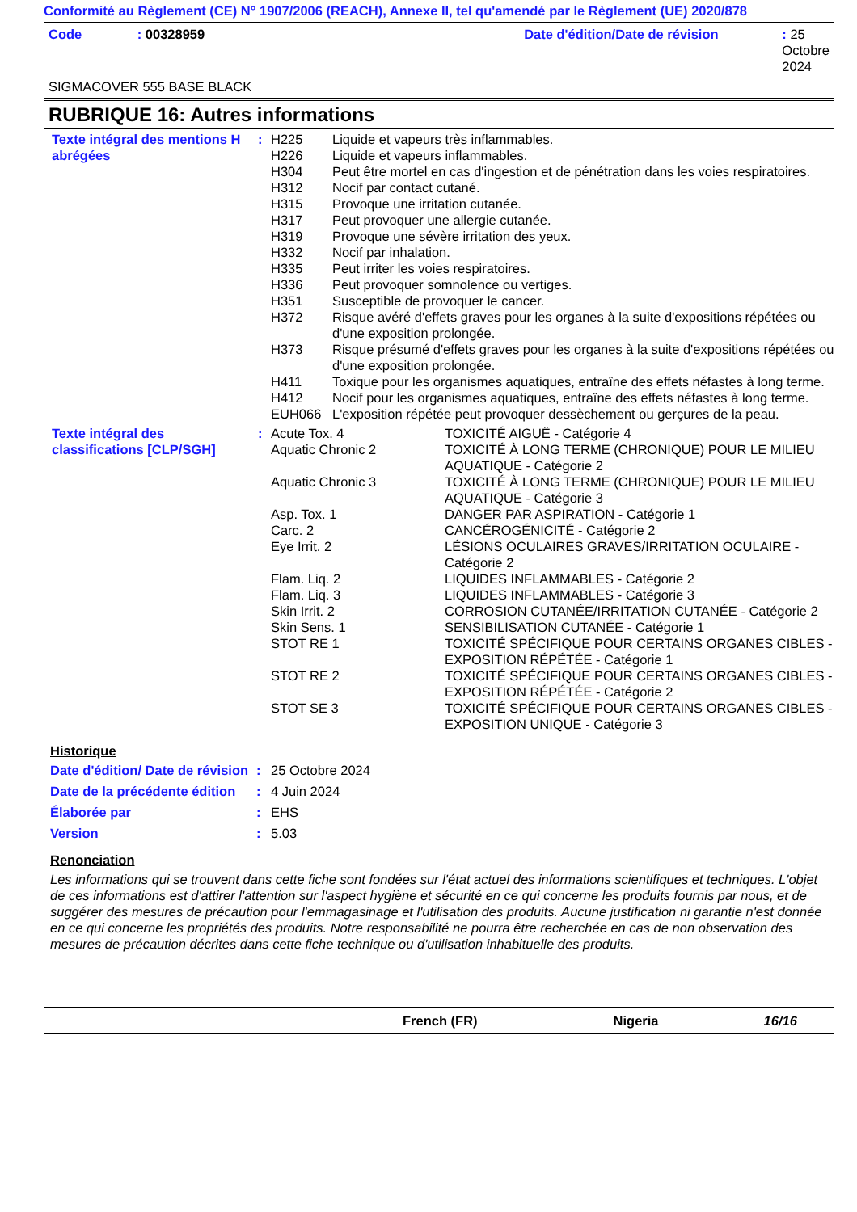Conformité au Règlement (CE) N° 1907/2006 (REACH), Annexe II, tel qu'amendé par le Règlement (UE) 2020/878
| Code | : 00328959 | Date d'édition/Date de révision | : 25 Octobre 2024 |
SIGMACOVER 555 BASE BLACK
RUBRIQUE 16: Autres informations
| Texte intégral des mentions H abrégées | : | / H225 / Liquide et vapeurs très inflammables. / / H226 / Liquide et vapeurs inflammables. / / H304 / Peut être mortel en cas d'ingestion et de pénétration dans les voies respiratoires. / / H312 / Nocif par contact cutané. / / H315 / Provoque une irritation cutanée. / / H317 / Peut provoquer une allergie cutanée. / / H319 / Provoque une sévère irritation des yeux. / / H332 / Nocif par inhalation. / / H335 / Peut irriter les voies respiratoires. / / H336 / Peut provoquer somnolence ou vertiges. / / H351 / Susceptible de provoquer le cancer. / / H372 / Risque avéré d'effets graves pour les organes à la suite d'expositions répétées ou d'une exposition prolongée. / / H373 / Risque présumé d'effets graves pour les organes à la suite d'expositions répétées ou d'une exposition prolongée. / / H411 / Toxique pour les organismes aquatiques, entraîne des effets néfastes à long terme. / / H412 / Nocif pour les organismes aquatiques, entraîne des effets néfastes à long terme. / / EUH066 / L'exposition répétée peut provoquer dessèchement ou gerçures de la peau. / |
| Texte intégral des classifications [CLP/SGH] | : | / Acute Tox. 4 / TOXICITÉ AIGUË - Catégorie 4 / / Aquatic Chronic 2 / TOXICITÉ À LONG TERME (CHRONIQUE) POUR LE MILIEU AQUATIQUE - Catégorie 2 / / Aquatic Chronic 3 / TOXICITÉ À LONG TERME (CHRONIQUE) POUR LE MILIEU AQUATIQUE - Catégorie 3 / / Asp. Tox. 1 / DANGER PAR ASPIRATION - Catégorie 1 / / Carc. 2 / CANCÉROGÉNICITÉ - Catégorie 2 / / Eye Irrit. 2 / LÉSIONS OCULAIRES GRAVES/IRRITATION OCULAIRE - Catégorie 2 / / Flam. Liq. 2 / LIQUIDES INFLAMMABLES - Catégorie 2 / / Flam. Liq. 3 / LIQUIDES INFLAMMABLES - Catégorie 3 / / Skin Irrit. 2 / CORROSION CUTANÉE/IRRITATION CUTANÉE - Catégorie 2 / / Skin Sens. 1 / SENSIBILISATION CUTANÉE - Catégorie 1 / / STOT RE 1 / TOXICITÉ SPÉCIFIQUE POUR CERTAINS ORGANES CIBLES - EXPOSITION RÉPÉTÉE - Catégorie 1 / / STOT RE 2 / TOXICITÉ SPÉCIFIQUE POUR CERTAINS ORGANES CIBLES - EXPOSITION RÉPÉTÉE - Catégorie 2 / / STOT SE 3 / TOXICITÉ SPÉCIFIQUE POUR CERTAINS ORGANES CIBLES - EXPOSITION UNIQUE - Catégorie 3 / |
Historique
| Date d'édition/ Date de révision | : | 25 Octobre 2024 |
| Date de la précédente édition | : | 4 Juin 2024 |
| Élaborée par | : | EHS |
| Version | : | 5.03 |
Renonciation
Les informations qui se trouvent dans cette fiche sont fondées sur l'état actuel des informations scientifiques et techniques. L'objet de ces informations est d'attirer l'attention sur l'aspect hygiène et sécurité en ce qui concerne les produits fournis par nous, et de suggérer des mesures de précaution pour l'emmagasinage et l'utilisation des produits. Aucune justification ni garantie n'est donnée en ce qui concerne les propriétés des produits. Notre responsabilité ne pourra être recherchée en cas de non observation des mesures de précaution décrites dans cette fiche technique ou d'utilisation inhabituelle des produits.
French (FR) Nigeria 16/16